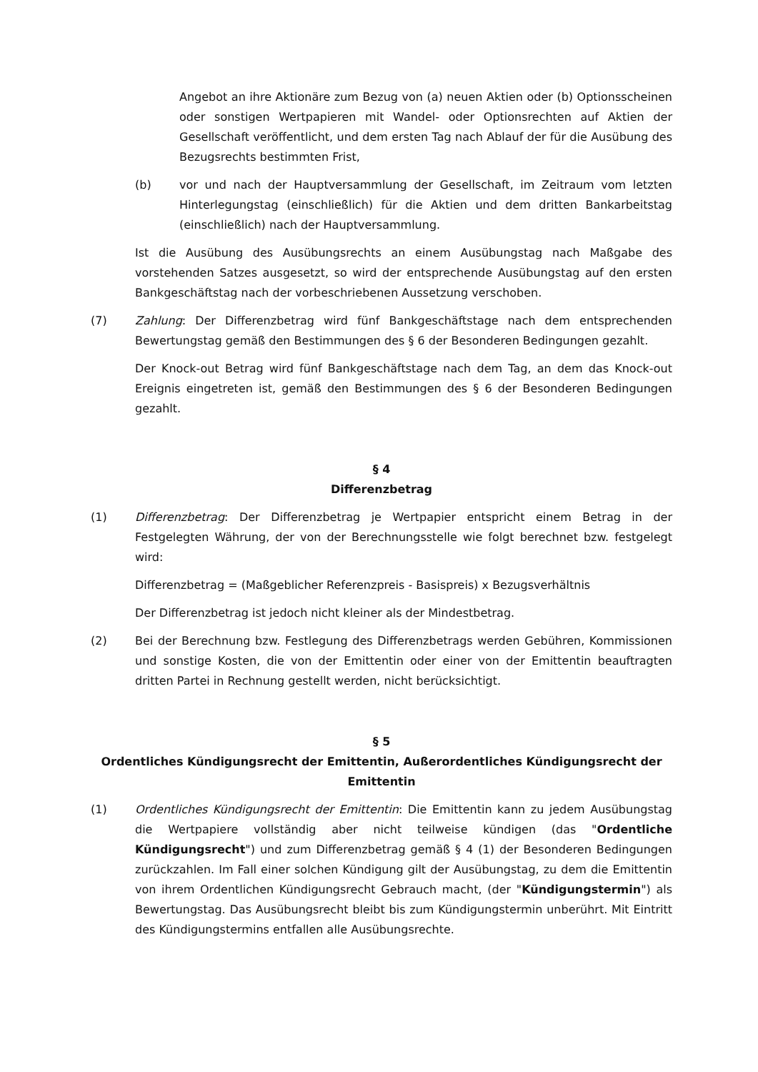Angebot an ihre Aktionäre zum Bezug von (a) neuen Aktien oder (b) Optionsscheinen oder sonstigen Wertpapieren mit Wandel- oder Optionsrechten auf Aktien der Gesellschaft veröffentlicht, und dem ersten Tag nach Ablauf der für die Ausübung des Bezugsrechts bestimmten Frist,
(b) vor und nach der Hauptversammlung der Gesellschaft, im Zeitraum vom letzten Hinterlegungstag (einschließlich) für die Aktien und dem dritten Bankarbeitstag (einschließlich) nach der Hauptversammlung.
Ist die Ausübung des Ausübungsrechts an einem Ausübungstag nach Maßgabe des vorstehenden Satzes ausgesetzt, so wird der entsprechende Ausübungstag auf den ersten Bankgeschäftstag nach der vorbeschriebenen Aussetzung verschoben.
(7) Zahlung: Der Differenzbetrag wird fünf Bankgeschäftstage nach dem entsprechenden Bewertungstag gemäß den Bestimmungen des § 6 der Besonderen Bedingungen gezahlt.
Der Knock-out Betrag wird fünf Bankgeschäftstage nach dem Tag, an dem das Knock-out Ereignis eingetreten ist, gemäß den Bestimmungen des § 6 der Besonderen Bedingungen gezahlt.
§ 4
Differenzbetrag
(1) Differenzbetrag: Der Differenzbetrag je Wertpapier entspricht einem Betrag in der Festgelegten Währung, der von der Berechnungsstelle wie folgt berechnet bzw. festgelegt wird:
Differenzbetrag = (Maßgeblicher Referenzpreis - Basispreis) x Bezugsverhältnis
Der Differenzbetrag ist jedoch nicht kleiner als der Mindestbetrag.
(2) Bei der Berechnung bzw. Festlegung des Differenzbetrags werden Gebühren, Kommissionen und sonstige Kosten, die von der Emittentin oder einer von der Emittentin beauftragten dritten Partei in Rechnung gestellt werden, nicht berücksichtigt.
§ 5
Ordentliches Kündigungsrecht der Emittentin, Außerordentliches Kündigungsrecht der Emittentin
(1) Ordentliches Kündigungsrecht der Emittentin: Die Emittentin kann zu jedem Ausübungstag die Wertpapiere vollständig aber nicht teilweise kündigen (das "Ordentliche Kündigungsrecht") und zum Differenzbetrag gemäß § 4 (1) der Besonderen Bedingungen zurückzahlen. Im Fall einer solchen Kündigung gilt der Ausübungstag, zu dem die Emittentin von ihrem Ordentlichen Kündigungsrecht Gebrauch macht, (der "Kündigungstermin") als Bewertungstag. Das Ausübungsrecht bleibt bis zum Kündigungstermin unberührt. Mit Eintritt des Kündigungstermins entfallen alle Ausübungsrechte.